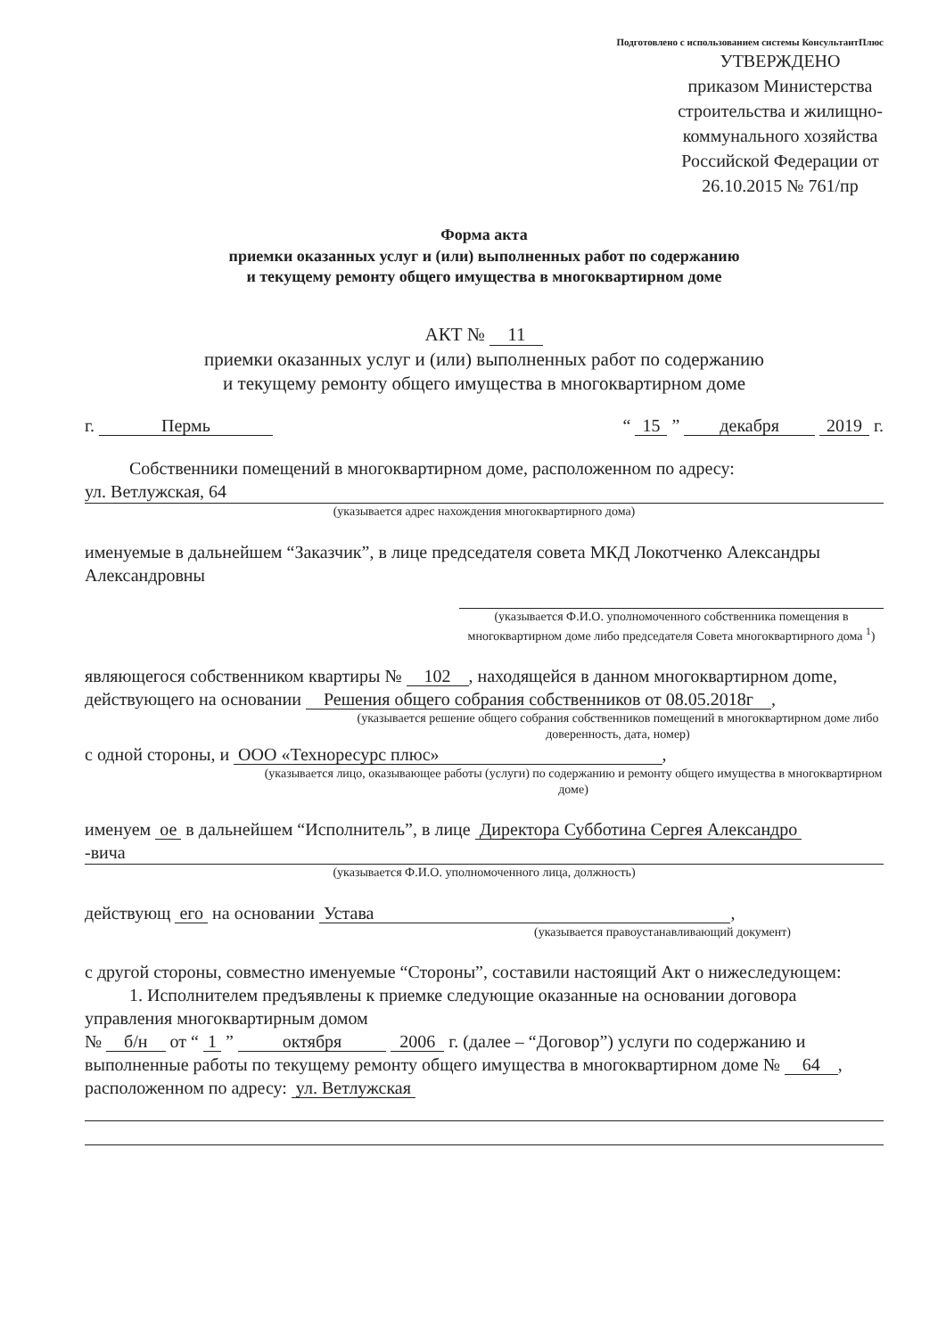Подготовлено с использованием системы КонсультантПлюс
УТВЕРЖДЕНО
приказом Министерства строительства и жилищно-коммунального хозяйства Российской Федерации от 26.10.2015 № 761/пр
Форма акта
приемки оказанных услуг и (или) выполненных работ по содержанию
и текущему ремонту общего имущества в многоквартирном доме
АКТ № 11
приемки оказанных услуг и (или) выполненных работ по содержанию
и текущему ремонту общего имущества в многоквартирном доме
г. Пермь “ 15 ” декабря 2019 г.
Собственники помещений в многоквартирном доме, расположенном по адресу:
ул. Ветлужская, 64
(указывается адрес нахождения многоквартирного дома)
именуемые в дальнейшем “Заказчик”, в лице председателя совета МКД Локотченко Александры Александровны
(указывается Ф.И.О. уполномоченного собственника помещения в многоквартирном доме либо председателя Совета многоквартирного дома <sup>1</sup>)
являющегося собственником квартиры № 102, находящейся в данном многоквартирном дome, действующего на основании Решения общего собрания собственников от 08.05.2018г,
(указывается решение общего собрания собственников помещений в многоквартирном доме либо доверенность, дата, номер)
с одной стороны, и ООО «Техноресурс плюс»,
(указывается лицо, оказывающее работы (услуги) по содержанию и ремонту общего имущества в многоквартирном доме)
именуем ое в дальнейшем “Исполнитель”, в лице Директора Субботина Сергея Александро
-вича
(указывается Ф.И.О. уполномоченного лица, должность)
действующ его на основании Устава,
(указывается правоустанавливающий документ)
с другой стороны, совместно именуемые “Стороны”, составили настоящий Акт о нижеследующем:
1. Исполнителем предъявлены к приемке следующие оказанные на основании договора управления многоквартирным домом
№ б/н от “ 1 ” октября 2006 г. (далее – “Договор”) услуги по содержанию и выполненные работы по текущему ремонту общего имущества в многоквартирном доме № 64, расположенном по адресу: ул. Ветлужская